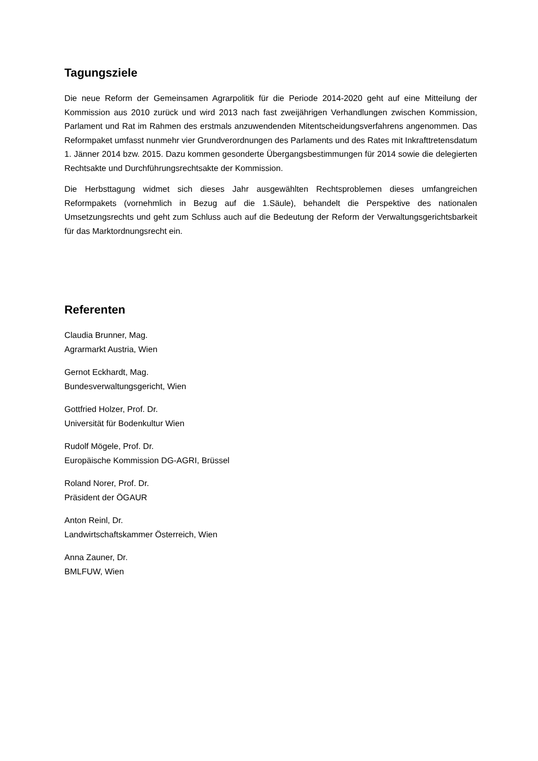Tagungsziele
Die neue Reform der Gemeinsamen Agrarpolitik für die Periode 2014-2020 geht auf eine Mitteilung der Kommission aus 2010 zurück und wird 2013 nach fast zweijährigen Verhandlungen zwischen Kommission, Parlament und Rat im Rahmen des erstmals anzuwendenden Mitent­scheidungsverfahrens angenommen. Das Reformpaket umfasst nunmehr vier Grundverordnungen des Parlaments und des Rates mit Inkrafttretensdatum 1. Jänner 2014 bzw. 2015. Dazu kommen gesonderte Übergangsbestimmungen für 2014 sowie die delegierten Rechtsakte und Durchführungsrechtsakte der Kommission.
Die Herbsttagung widmet sich dieses Jahr ausgewählten Rechtsproblemen dieses umfangreichen Reformpakets (vornehmlich in Bezug auf die 1.Säule), behandelt die Perspektive des nationalen Umsetzungsrechts und geht zum Schluss auch auf die Bedeutung der Reform der Verwaltungsgerichtsbarkeit für das Marktordnungsrecht ein.
Referenten
Claudia Brunner, Mag.
Agrarmarkt Austria, Wien
Gernot Eckhardt, Mag.
Bundesverwaltungsgericht, Wien
Gottfried Holzer, Prof. Dr.
Universität für Bodenkultur Wien
Rudolf Mögele, Prof. Dr.
Europäische Kommission DG-AGRI, Brüssel
Roland Norer, Prof. Dr.
Präsident der ÖGAUR
Anton Reinl, Dr.
Landwirtschaftskammer Österreich, Wien
Anna Zauner, Dr.
BMLFUW, Wien